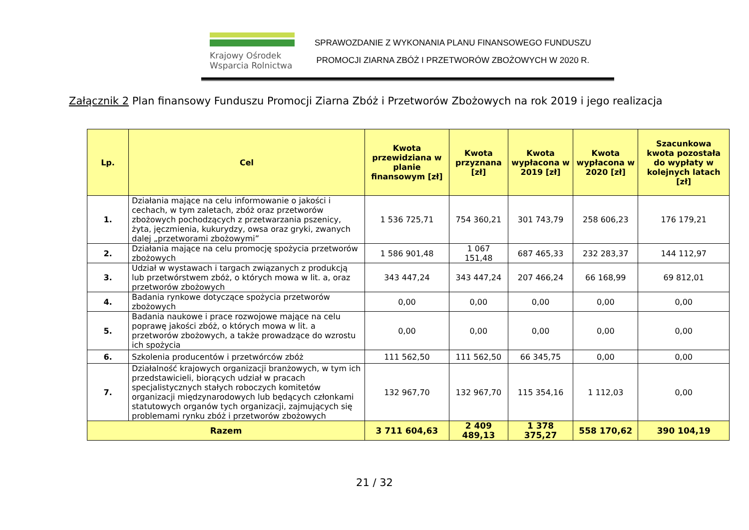Krajowy Ośrodek
Wsparcia Rolnictwa
SPRAWOZDANIE Z WYKONANIA PLANU FINANSOWEGO FUNDUSZU
PROMOCJI ZIARNA ZBÓŻ I PRZETWORÓW ZBOŻOWYCH W 2020 R.
Załącznik 2 Plan finansowy Funduszu Promocji Ziarna Zbóż i Przetworów Zbożowych na rok 2019 i jego realizacja
| Lp. | Cel | Kwota przewidziana w planie finansowym [zł] | Kwota przyznana [zł] | Kwota wypłacona w 2019 [zł] | Kwota wypłacona w 2020 [zł] | Szacunkowa kwota pozostała do wypłaty w kolejnych latach [zł] |
| --- | --- | --- | --- | --- | --- | --- |
| 1. | Działania mające na celu informowanie o jakości i cechach, w tym zaletach, zbóż oraz przetworów zbożowych pochodzących z przetwarzania pszenicy, żyta, jęczmienia, kukurydzy, owsa oraz gryki, zwanych dalej „przetworami zbożowymi” | 1 536 725,71 | 754 360,21 | 301 743,79 | 258 606,23 | 176 179,21 |
| 2. | Działania mające na celu promocję spożycia przetworów zbożowych | 1 586 901,48 | 1 067 151,48 | 687 465,33 | 232 283,37 | 144 112,97 |
| 3. | Udział w wystawach i targach związanych z produkcją lub przetwórstwem zbóż, o których mowa w lit. a, oraz przetworów zbożowych | 343 447,24 | 343 447,24 | 207 466,24 | 66 168,99 | 69 812,01 |
| 4. | Badania rynkowe dotyczące spożycia przetworów zbożowych | 0,00 | 0,00 | 0,00 | 0,00 | 0,00 |
| 5. | Badania naukowe i prace rozwojowe mające na celu poprawę jakości zbóż, o których mowa w lit. a przetworów zbożowych, a także prowadzące do wzrostu ich spożycia | 0,00 | 0,00 | 0,00 | 0,00 | 0,00 |
| 6. | Szkolenia producentów i przetwórców zbóż | 111 562,50 | 111 562,50 | 66 345,75 | 0,00 | 0,00 |
| 7. | Działalność krajowych organizacji branżowych, w tym ich przedstawicieli, biorących udział w pracach specjalistycznych stałych roboczych komitetów organizacji międzynarodowych lub będących członkami statutowych organów tych organizacji, zajmujących się problemami rynku zbóż i przetworów zbożowych | 132 967,70 | 132 967,70 | 115 354,16 | 1 112,03 | 0,00 |
| Razem | | 3 711 604,63 | 2 409 489,13 | 1 378 375,27 | 558 170,62 | 390 104,19 |
21 / 32